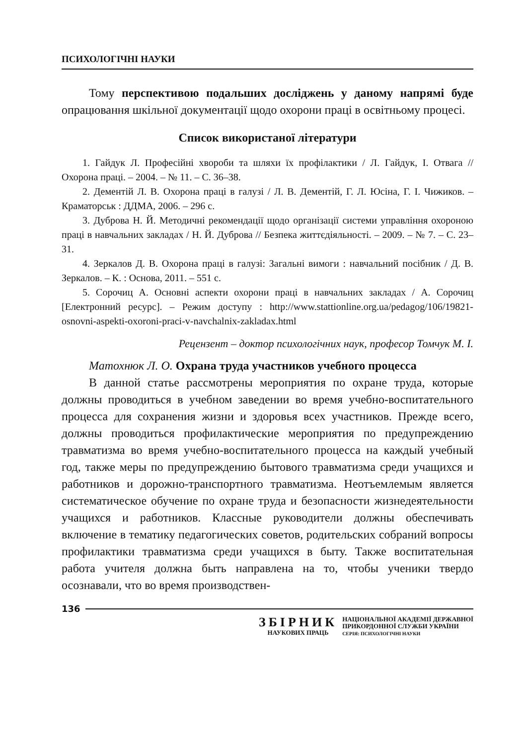ПСИХОЛОГІЧНІ НАУКИ
Тому перспективою подальших досліджень у даному напрямі буде опрацювання шкільної документації щодо охорони праці в освітньому процесі.
Список використаної літератури
1. Гайдук Л. Професійні хвороби та шляхи їх профілактики / Л. Гайдук, І. Отвага // Охорона праці. – 2004. – № 11. – С. 36–38.
2. Дементій Л. В. Охорона праці в галузі / Л. В. Дементій, Г. Л. Юсіна, Г. І. Чижиков. – Краматорськ : ДДМА, 2006. – 296 с.
3. Дуброва Н. Й. Методичні рекомендації щодо організації системи управління охороною праці в навчальних закладах / Н. Й. Дуброва // Безпека життєдіяльності. – 2009. – № 7. – С. 23–31.
4. Зеркалов Д. В. Охорона праці в галузі: Загальні вимоги : навчальний посібник / Д. В. Зеркалов. – К. : Основа, 2011. – 551 с.
5. Сорочиц А. Основні аспекти охорони праці в навчальних закладах / А. Сорочиц [Електронний ресурс]. – Режим доступу : http://www.stattionline.org.ua/pedagog/106/19821-osnovni-aspekti-oxoroni-praci-v-navchalnix-zakladax.html
Рецензент – доктор психологічних наук, професор Томчук М. І.
Матохнюк Л. О. Охрана труда участников учебного процесса
В данной статье рассмотрены мероприятия по охране труда, которые должны проводиться в учебном заведении во время учебно-воспитательного процесса для сохранения жизни и здоровья всех участников. Прежде всего, должны проводиться профилактические мероприятия по предупреждению травматизма во время учебно-воспитательного процесса на каждый учебный год, также меры по предупреждению бытового травматизма среди учащихся и работников и дорожно-транспортного травматизма. Неотъемлемым является систематическое обучение по охране труда и безопасности жизнедеятельности учащихся и работников. Классные руководители должны обеспечивать включение в тематику педагогических советов, родительских собраний вопросы профилактики травматизма среди учащихся в быту. Также воспитательная работа учителя должна быть направлена на то, чтобы ученики твердо осознавали, что во время производствен-
136
ЗБІРНИК
НАУКОВИХ ПРАЦЬ
НАЦІОНАЛЬНОЇ АКАДЕМІЇ ДЕРЖАВНОЇ
ПРИКОРДОННОЇ СЛУЖБИ УКРАЇНИ
СЕРІЯ: ПСИХОЛОГІЧНІ НАУКИ